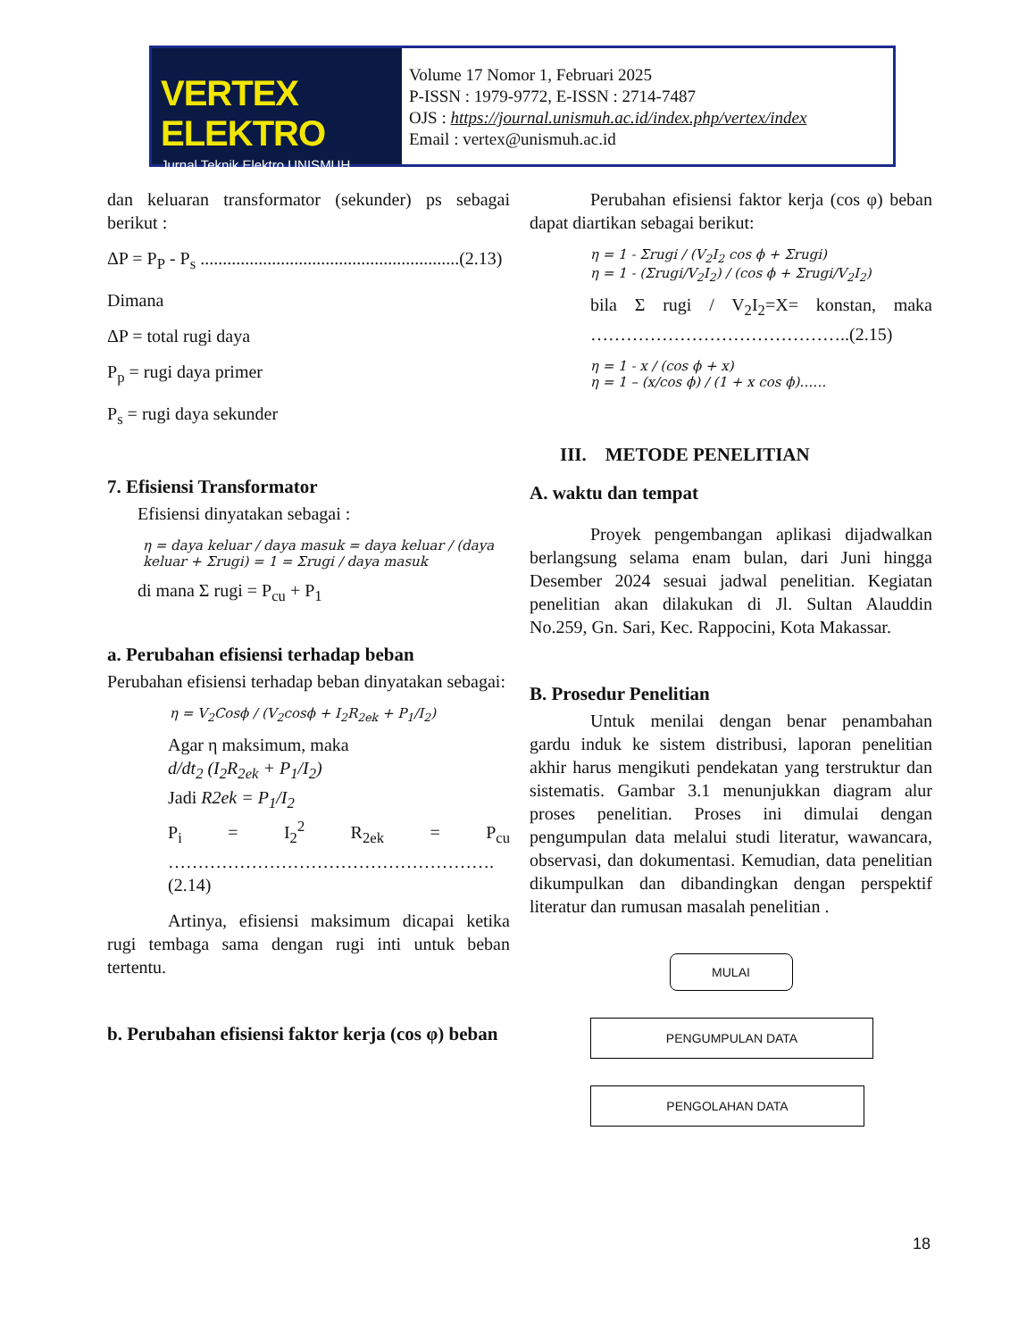VERTEX ELEKTRO
Jurnal Teknik Elektro UNISMUH
Volume 17 Nomor 1, Februari 2025
P-ISSN : 1979-9772, E-ISSN : 2714-7487
OJS : https://journal.unismuh.ac.id/index.php/vertex/index
Email : vertex@unismuh.ac.id
dan keluaran transformator (sekunder) ps sebagai berikut :
ΔP = P<sub>P</sub> - P<sub>s</sub> ..........................................................(2.13)
Dimana
ΔP = total rugi daya
P<sub>p</sub> = rugi daya primer
P<sub>s</sub> = rugi daya sekunder
7. Efisiensi Transformator
Efisiensi dinyatakan sebagai :
η = daya keluar / daya masuk = daya keluar / (daya keluar + Σrugi) = 1 = Σrugi / daya masuk
di mana Σ rugi = P<sub>cu</sub> + P<sub>1</sub>
a. Perubahan efisiensi terhadap beban
Perubahan efisiensi terhadap beban dinyatakan sebagai:
η = V<sub>2</sub>Cosϕ / (V<sub>2</sub>cosϕ + I<sub>2</sub>R<sub>2ek</sub> + P<sub>1</sub>/I<sub>2</sub>)
Agar η maksimum, maka
d/dt<sub>2</sub> (I<sub>2</sub>R<sub>2ek</sub> + P<sub>1</sub>/I<sub>2</sub>)
Jadi R2ek = P<sub>1</sub>/I<sub>2</sub>
P<sub>i</sub> = I<sub>2</sub><sup>2</sup> R<sub>2ek</sub> = P<sub>cu</sub> ……………………………………………….(2.14)
Artinya, efisiensi maksimum dicapai ketika rugi tembaga sama dengan rugi inti untuk beban tertentu.
b. Perubahan efisiensi faktor kerja (cos φ) beban
Perubahan efisiensi faktor kerja (cos φ) beban dapat diartikan sebagai berikut:
η = 1 - Σrugi / (V<sub>2</sub>I<sub>2</sub> cos ϕ + Σrugi)
η = 1 - (Σrugi/V<sub>2</sub>I<sub>2</sub>) / (cos ϕ + Σrugi/V<sub>2</sub>I<sub>2</sub>)
bila Σ rugi / V<sub>2</sub>I<sub>2</sub>=X= konstan, maka ……………………………………..(2.15)
η = 1 - x / (cos ϕ + x)
η = 1 – (x/cos ϕ) / (1 + x cos ϕ)……
III. METODE PENELITIAN
A. waktu dan tempat
Proyek pengembangan aplikasi dijadwalkan berlangsung selama enam bulan, dari Juni hingga Desember 2024 sesuai jadwal penelitian. Kegiatan penelitian akan dilakukan di Jl. Sultan Alauddin No.259, Gn. Sari, Kec. Rappocini, Kota Makassar.
B. Prosedur Penelitian
Untuk menilai dengan benar penambahan gardu induk ke sistem distribusi, laporan penelitian akhir harus mengikuti pendekatan yang terstruktur dan sistematis. Gambar 3.1 menunjukkan diagram alur proses penelitian. Proses ini dimulai dengan pengumpulan data melalui studi literatur, wawancara, observasi, dan dokumentasi. Kemudian, data penelitian dikumpulkan dan dibandingkan dengan perspektif literatur dan rumusan masalah penelitian .
MULAI
PENGUMPULAN DATA
PENGOLAHAN DATA
18